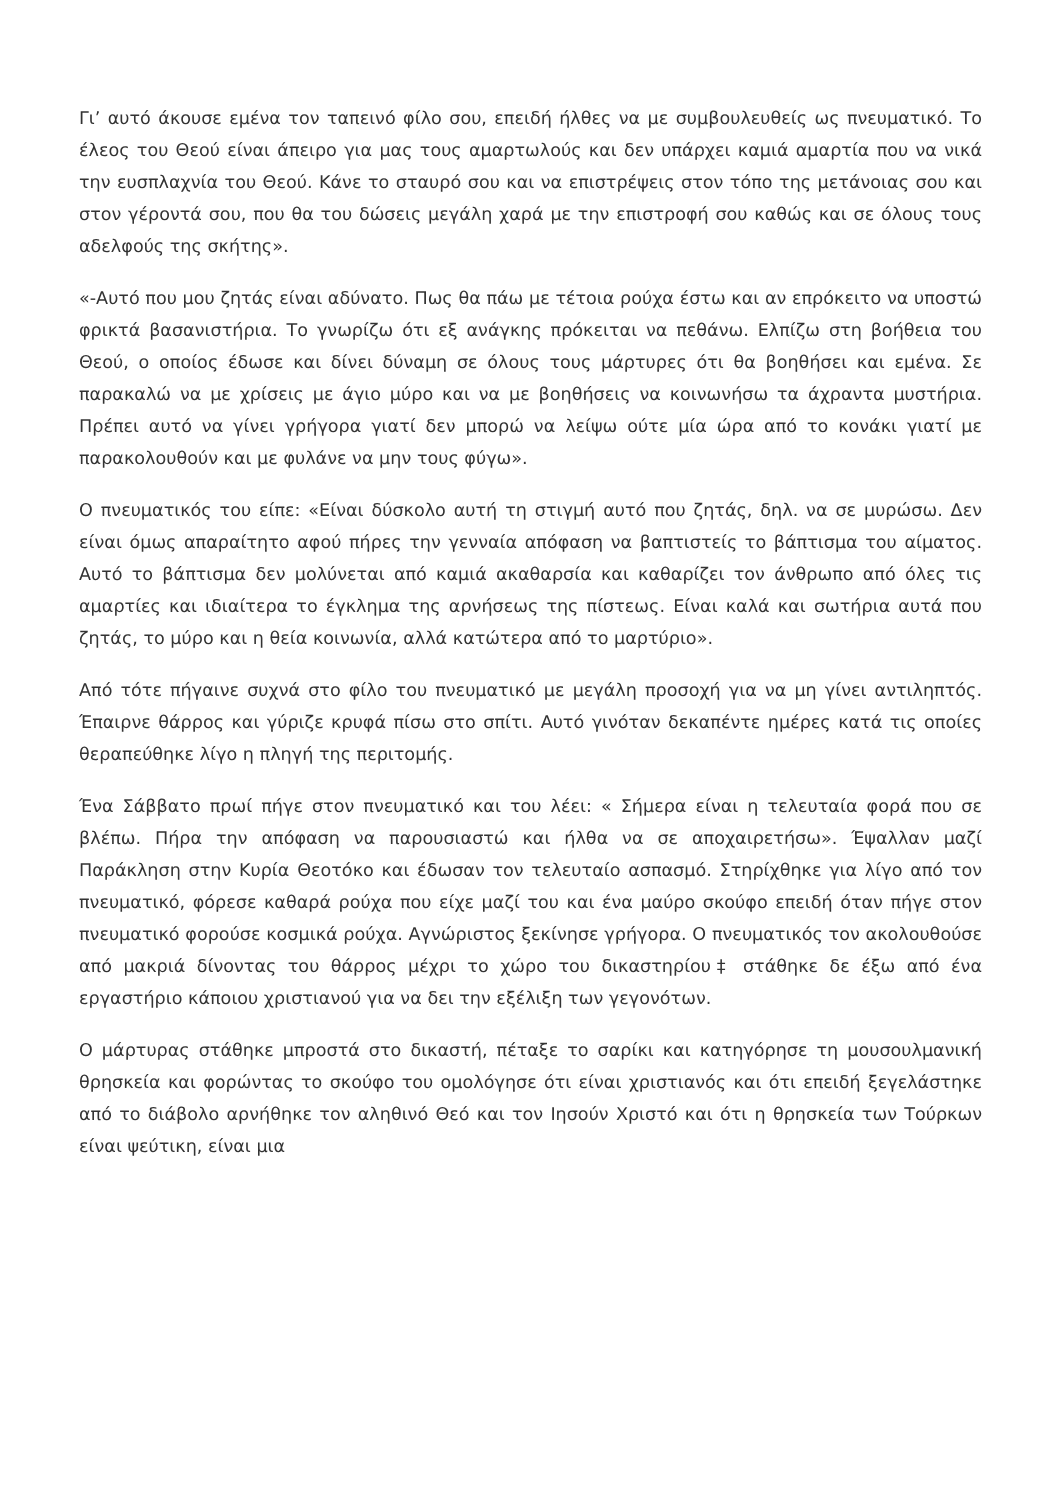Γι’ αυτό άκουσε εμένα τον ταπεινό φίλο σου, επειδή ήλθες να με συμβουλευθείς ως πνευματικό. Το έλεος του Θεού είναι άπειρο για μας τους αμαρτωλούς και δεν υπάρχει καμιά αμαρτία που να νικά την ευσπλαχνία του Θεού. Κάνε το σταυρό σου και να επιστρέψεις στον τόπο της μετάνοιας σου και στον γέροντά σου, που θα του δώσεις μεγάλη χαρά με την επιστροφή σου καθώς και σε όλους τους αδελφούς της σκήτης».
«-Αυτό που μου ζητάς είναι αδύνατο. Πως θα πάω με τέτοια ρούχα έστω και αν επρόκειτο να υποστώ φρικτά βασανιστήρια. Το γνωρίζω ότι εξ ανάγκης πρόκειται να πεθάνω. Ελπίζω στη βοήθεια του Θεού, ο οποίος έδωσε και δίνει δύναμη σε όλους τους μάρτυρες ότι θα βοηθήσει και εμένα. Σε παρακαλώ να με χρίσεις με άγιο μύρο και να με βοηθήσεις να κοινωνήσω τα άχραντα μυστήρια. Πρέπει αυτό να γίνει γρήγορα γιατί δεν μπορώ να λείψω ούτε μία ώρα από το κονάκι γιατί με παρακολουθούν και με φυλάνε να μην τους φύγω».
Ο πνευματικός του είπε: «Είναι δύσκολο αυτή τη στιγμή αυτό που ζητάς, δηλ. να σε μυρώσω. Δεν είναι όμως απαραίτητο αφού πήρες την γενναία απόφαση να βαπτιστείς το βάπτισμα του αίματος. Αυτό το βάπτισμα δεν μολύνεται από καμιά ακαθαρσία και καθαρίζει τον άνθρωπο από όλες τις αμαρτίες και ιδιαίτερα το έγκλημα της αρνήσεως της πίστεως. Είναι καλά και σωτήρια αυτά που ζητάς, το μύρο και η θεία κοινωνία, αλλά κατώτερα από το μαρτύριο».
Από τότε πήγαινε συχνά στο φίλο του πνευματικό με μεγάλη προσοχή για να μη γίνει αντιληπτός. Έπαιρνε θάρρος και γύριζε κρυφά πίσω στο σπίτι. Αυτό γινόταν δεκαπέντε ημέρες κατά τις οποίες θεραπεύθηκε λίγο η πληγή της περιτομής.
Ένα Σάββατο πρωί πήγε στον πνευματικό και του λέει: « Σήμερα είναι η τελευταία φορά που σε βλέπω. Πήρα την απόφαση να παρουσιαστώ και ήλθα να σε αποχαιρετήσω». Έψαλλαν μαζί Παράκληση στην Κυρία Θεοτόκο και έδωσαν τον τελευταίο ασπασμό. Στηρίχθηκε για λίγο από τον πνευματικό, φόρεσε καθαρά ρούχα που είχε μαζί του και ένα μαύρο σκούφο επειδή όταν πήγε στον πνευματικό φορούσε κοσμικά ρούχα. Αγνώριστος ξεκίνησε γρήγορα. Ο πνευματικός τον ακολουθούσε από μακριά δίνοντας του θάρρος μέχρι το χώρο του δικαστηρίου‡ στάθηκε δε έξω από ένα εργαστήριο κάποιου χριστιανού για να δει την εξέλιξη των γεγονότων.
Ο μάρτυρας στάθηκε μπροστά στο δικαστή, πέταξε το σαρίκι και κατηγόρησε τη μουσουλμανική θρησκεία και φορώντας το σκούφο του ομολόγησε ότι είναι χριστιανός και ότι επειδή ξεγελάστηκε από το διάβολο αρνήθηκε τον αληθινό Θεό και τον Ιησούν Χριστό και ότι η θρησκεία των Τούρκων είναι ψεύτικη, είναι μια